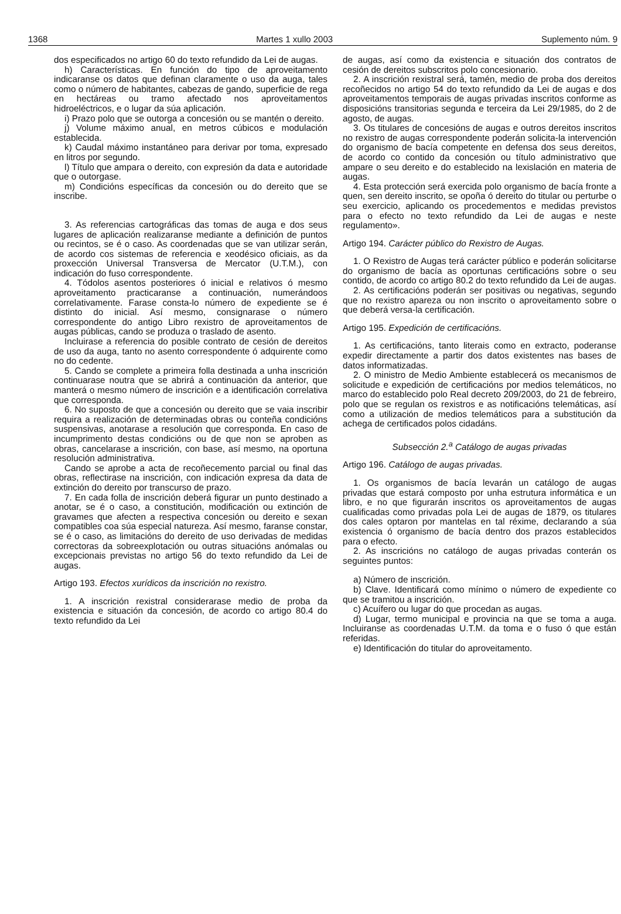1368 Martes 1 xullo 2003 Suplemento núm. 9
dos especificados no artigo 60 do texto refundido da Lei de augas.
h) Características. En función do tipo de aproveitamento indicaranse os datos que definan claramente o uso da auga, tales como o número de habitantes, cabezas de gando, superficie de rega en hectáreas ou tramo afectado nos aproveitamentos hidroeléctricos, e o lugar da súa aplicación.
i) Prazo polo que se outorga a concesión ou se mantén o dereito.
j) Volume máximo anual, en metros cúbicos e modulación establecida.
k) Caudal máximo instantáneo para derivar por toma, expresado en litros por segundo.
l) Título que ampara o dereito, con expresión da data e autoridade que o outorgase.
m) Condicións específicas da concesión ou do dereito que se inscribe.
3. As referencias cartográficas das tomas de auga e dos seus lugares de aplicación realizaranse mediante a definición de puntos ou recintos, se é o caso. As coordenadas que se van utilizar serán, de acordo cos sistemas de referencia e xeodésico oficiais, as da proxección Universal Transversa de Mercator (U.T.M.), con indicación do fuso correspondente.
4. Tódolos asentos posteriores ó inicial e relativos ó mesmo aproveitamento practicaranse a continuación, numerándoos correlativamente. Farase consta-lo número de expediente se é distinto do inicial. Así mesmo, consignarase o número correspondente do antigo Libro rexistro de aproveitamentos de augas públicas, cando se produza o traslado de asento.
Incluirase a referencia do posible contrato de cesión de dereitos de uso da auga, tanto no asento correspondente ó adquirente como no do cedente.
5. Cando se complete a primeira folla destinada a unha inscrición continuarase noutra que se abrirá a continuación da anterior, que manterá o mesmo número de inscrición e a identificación correlativa que corresponda.
6. No suposto de que a concesión ou dereito que se vaia inscribir requira a realización de determinadas obras ou conteña condicións suspensivas, anotarase a resolución que corresponda. En caso de incumprimento destas condicións ou de que non se aproben as obras, cancelarase a inscrición, con base, así mesmo, na oportuna resolución administrativa.
Cando se aprobe a acta de recoñecemento parcial ou final das obras, reflectirase na inscrición, con indicación expresa da data de extinción do dereito por transcurso de prazo.
7. En cada folla de inscrición deberá figurar un punto destinado a anotar, se é o caso, a constitución, modificación ou extinción de gravames que afecten a respectiva concesión ou dereito e sexan compatibles coa súa especial natureza. Así mesmo, faranse constar, se é o caso, as limitacións do dereito de uso derivadas de medidas correctoras da sobreexplotación ou outras situacións anómalas ou excepcionais previstas no artigo 56 do texto refundido da Lei de augas.
Artigo 193. Efectos xurídicos da inscrición no rexistro.
1. A inscrición rexistral considerarase medio de proba da existencia e situación da concesión, de acordo co artigo 80.4 do texto refundido da Lei
de augas, así como da existencia e situación dos contratos de cesión de dereitos subscritos polo concesionario.
2. A inscrición rexistral será, tamén, medio de proba dos dereitos recoñecidos no artigo 54 do texto refundido da Lei de augas e dos aproveitamentos temporais de augas privadas inscritos conforme as disposicións transitorias segunda e terceira da Lei 29/1985, do 2 de agosto, de augas.
3. Os titulares de concesións de augas e outros dereitos inscritos no rexistro de augas correspondente poderán solicita-la intervención do organismo de bacía competente en defensa dos seus dereitos, de acordo co contido da concesión ou título administrativo que ampare o seu dereito e do establecido na lexislación en materia de augas.
4. Esta protección será exercida polo organismo de bacía fronte a quen, sen dereito inscrito, se opoña ó dereito do titular ou perturbe o seu exercicio, aplicando os procedementos e medidas previstos para o efecto no texto refundido da Lei de augas e neste regulamento».
Artigo 194. Carácter público do Rexistro de Augas.
1. O Rexistro de Augas terá carácter público e poderán solicitarse do organismo de bacía as oportunas certificacións sobre o seu contido, de acordo co artigo 80.2 do texto refundido da Lei de augas.
2. As certificacións poderán ser positivas ou negativas, segundo que no rexistro apareza ou non inscrito o aproveitamento sobre o que deberá versa-la certificación.
Artigo 195. Expedición de certificacións.
1. As certificacións, tanto literais como en extracto, poderanse expedir directamente a partir dos datos existentes nas bases de datos informatizadas.
2. O ministro de Medio Ambiente establecerá os mecanismos de solicitude e expedición de certificacións por medios telemáticos, no marco do establecido polo Real decreto 209/2003, do 21 de febreiro, polo que se regulan os rexistros e as notificacións telemáticas, así como a utilización de medios telemáticos para a substitución da achega de certificados polos cidadáns.
Subsección 2.<sup>a</sup> Catálogo de augas privadas
Artigo 196. Catálogo de augas privadas.
1. Os organismos de bacía levarán un catálogo de augas privadas que estará composto por unha estrutura informática e un libro, e no que figurarán inscritos os aproveitamentos de augas cualificadas como privadas pola Lei de augas de 1879, os titulares dos cales optaron por mantelas en tal réxime, declarando a súa existencia ó organismo de bacía dentro dos prazos establecidos para o efecto.
2. As inscricións no catálogo de augas privadas conterán os seguintes puntos:
a) Número de inscrición.
b) Clave. Identificará como mínimo o número de expediente co que se tramitou a inscrición.
c) Acuífero ou lugar do que procedan as augas.
d) Lugar, termo municipal e provincia na que se toma a auga. Incluiranse as coordenadas U.T.M. da toma e o fuso ó que están referidas.
e) Identificación do titular do aproveitamento.